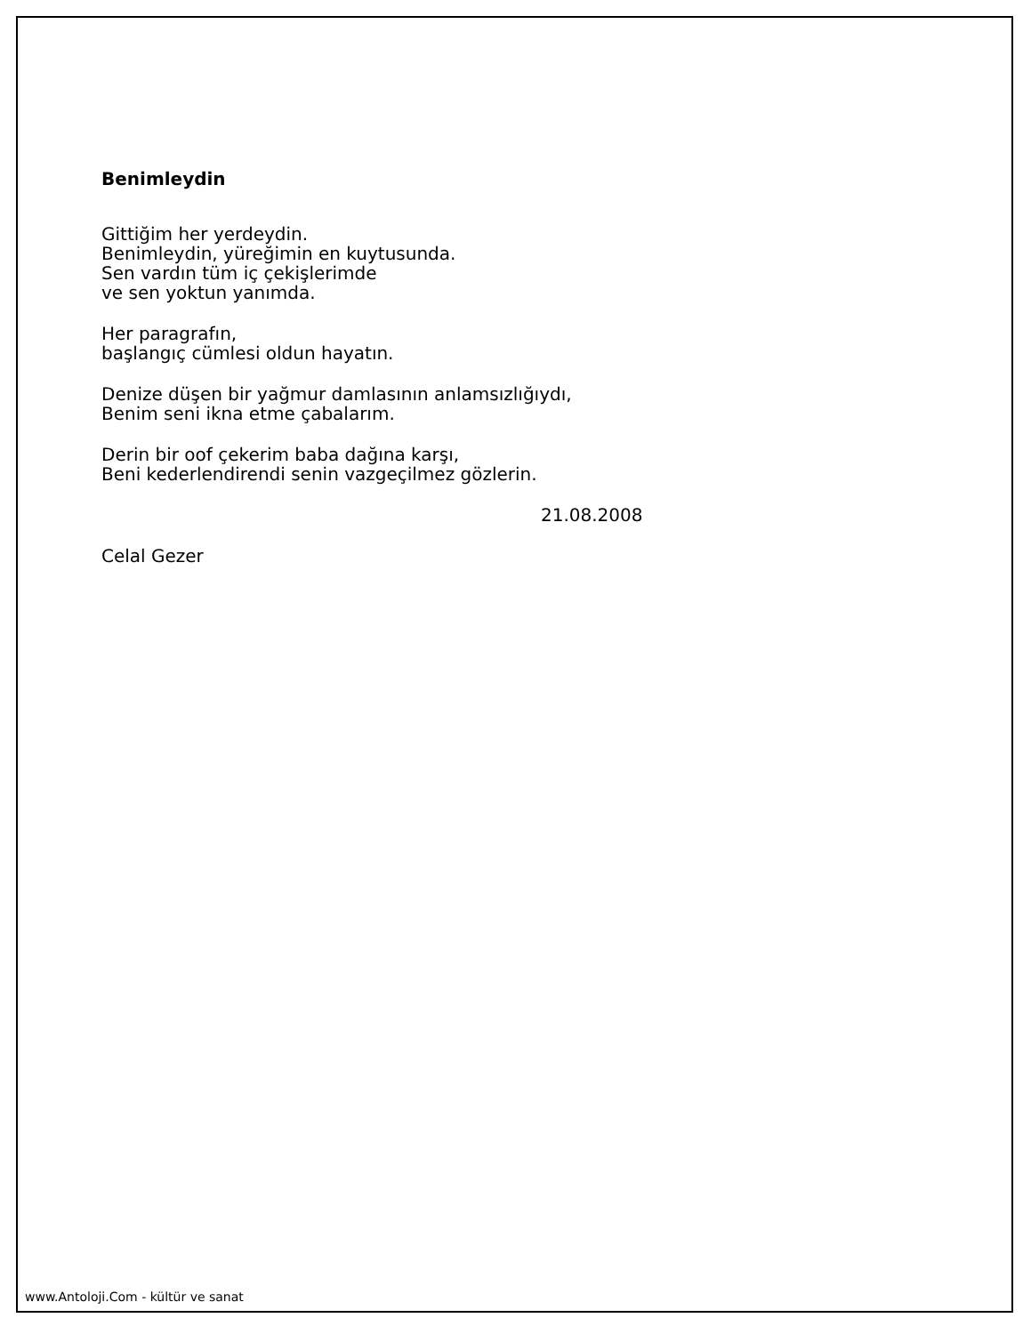Benimleydin
Gittiğim her yerdeydin.
Benimleydin, yüreğimin en kuytusunda.
Sen vardın tüm iç çekişlerimde
ve sen yoktun yanımda.
Her paragrafın,
başlangıç cümlesi oldun hayatın.
Denize düşen bir yağmur damlasının anlamsızlığıydı,
Benim seni ikna etme çabalarım.
Derin bir oof çekerim baba dağına karşı,
Beni kederlendirendi senin vazgeçilmez gözlerin.
21.08.2008
Celal Gezer
www.Antoloji.Com - kültür ve sanat